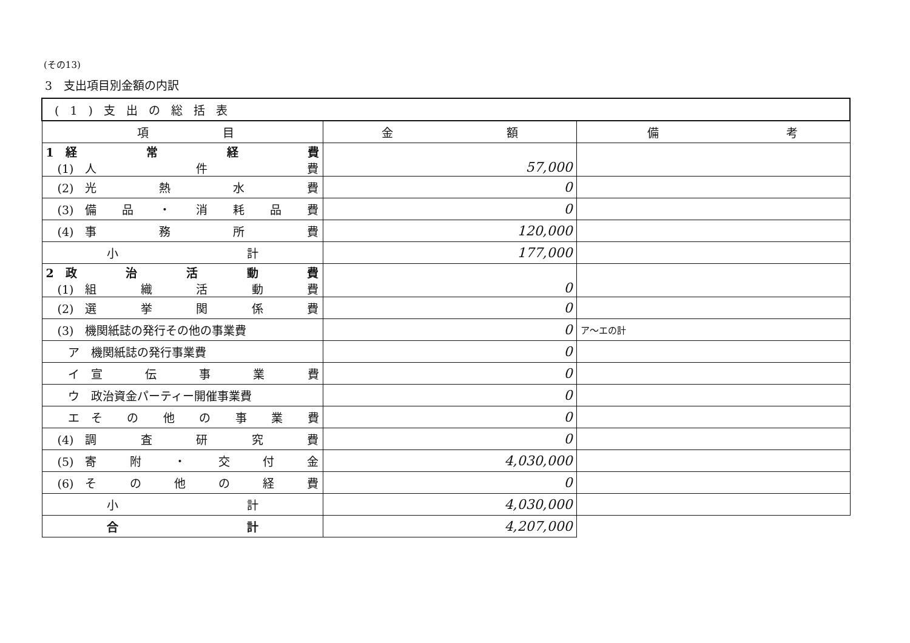(その13)
3　支出項目別金額の内訳
| (1)支出の総括表 | | |
| 項 目 | 金 額 | 備 考 |
| 1 経 常 経 費 (1) 人 件 費 | 57,000 | |
| (2) 光 熱 水 費 | 0 | |
| (3) 備 品 ・ 消 耗 品 費 | 0 | |
| (4) 事 務 所 費 | 120,000 | |
| 小 計 | 177,000 | |
| 2 政 治 活 動 費 (1) 組 織 活 動 費 | 0 | |
| (2) 選 挙 関 係 費 | 0 | |
| (3) 機関紙誌の発行その他の事業費 | 0 | ア～エの計 |
| ア 機関紙誌の発行事業費 | 0 | |
| イ 宣 伝 事 業 費 | 0 | |
| ウ 政治資金パーティー開催事業費 | 0 | |
| エ そ の 他 の 事 業 費 | 0 | |
| (4) 調 査 研 究 費 | 0 | |
| (5) 寄 附 ・ 交 付 金 | 4,030,000 | |
| (6) そ の 他 の 経 費 | 0 | |
| 小 計 | 4,030,000 | |
| 合 計 | 4,207,000 | |